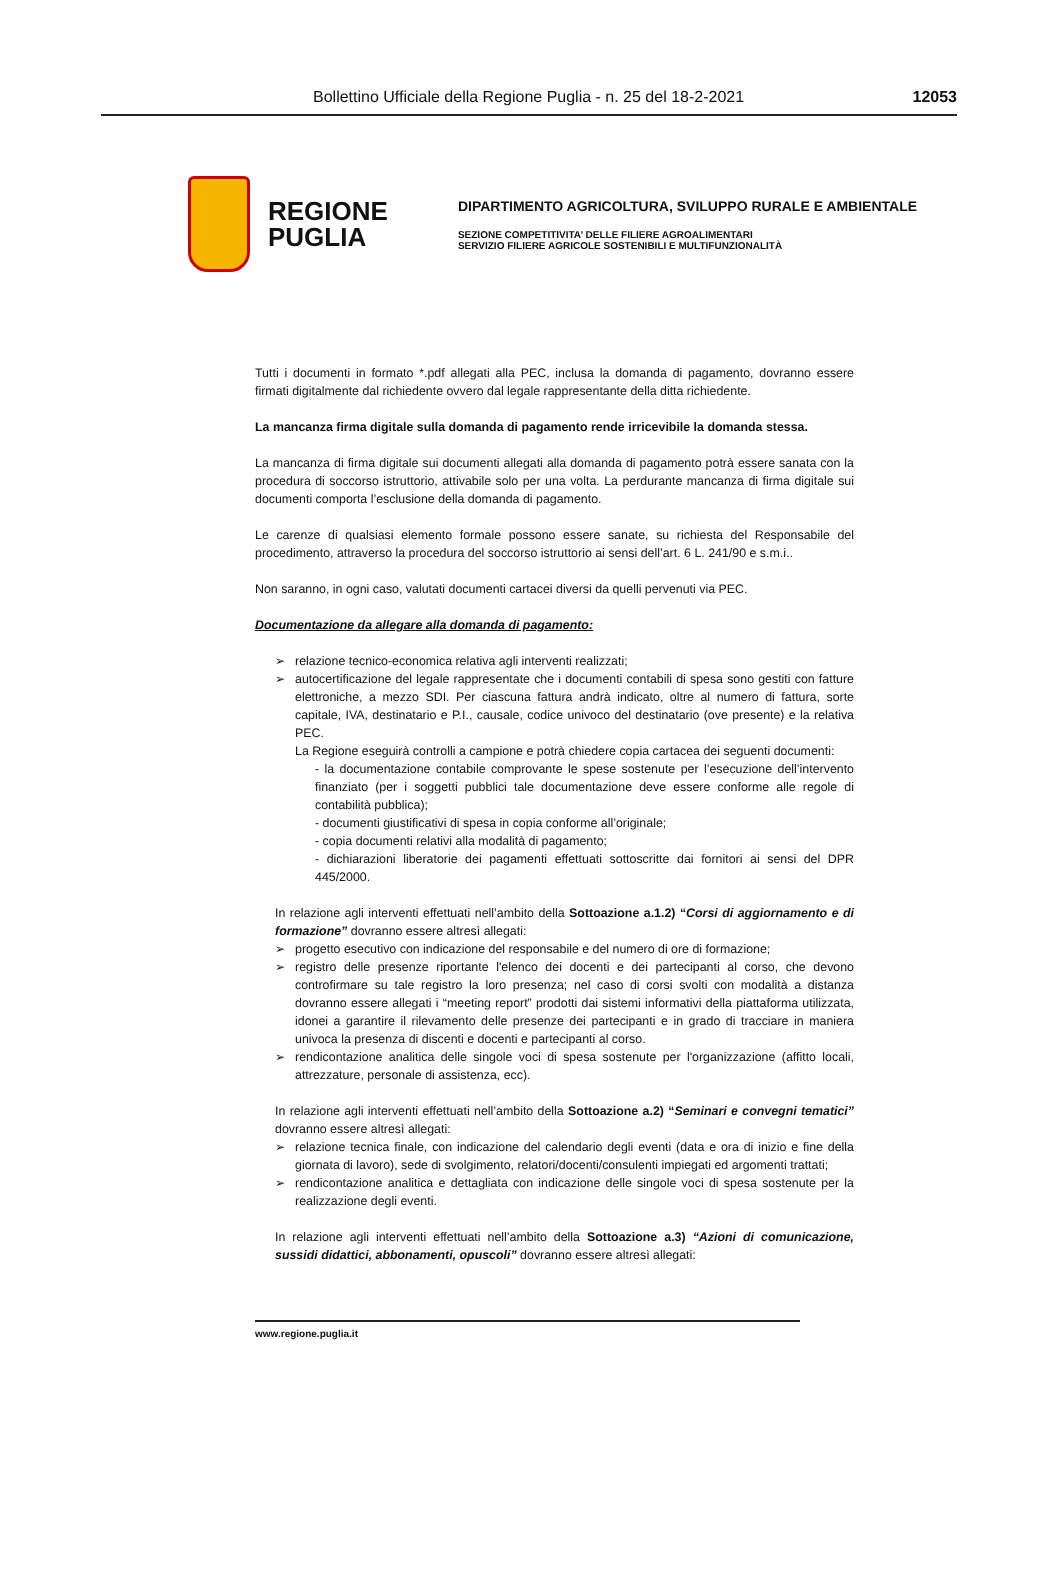Bollettino Ufficiale della Regione Puglia - n. 25 del 18-2-2021 12053
REGIONE
PUGLIA
DIPARTIMENTO AGRICOLTURA, SVILUPPO RURALE E AMBIENTALE
SEZIONE COMPETITIVITA’ DELLE FILIERE AGROALIMENTARI
SERVIZIO FILIERE AGRICOLE SOSTENIBILI E MULTIFUNZIONALITÀ
Tutti i documenti in formato *.pdf allegati alla PEC, inclusa la domanda di pagamento, dovranno essere firmati digitalmente dal richiedente ovvero dal legale rappresentante della ditta richiedente.
La mancanza firma digitale sulla domanda di pagamento rende irricevibile la domanda stessa.
La mancanza di firma digitale sui documenti allegati alla domanda di pagamento potrà essere sanata con la procedura di soccorso istruttorio, attivabile solo per una volta. La perdurante mancanza di firma digitale sui documenti comporta l’esclusione della domanda di pagamento.
Le carenze di qualsiasi elemento formale possono essere sanate, su richiesta del Responsabile del procedimento, attraverso la procedura del soccorso istruttorio ai sensi dell’art. 6 L. 241/90 e s.m.i..
Non saranno, in ogni caso, valutati documenti cartacei diversi da quelli pervenuti via PEC.
Documentazione da allegare alla domanda di pagamento:
relazione tecnico-economica relativa agli interventi realizzati;
autocertificazione del legale rappresentate che i documenti contabili di spesa sono gestiti con fatture elettroniche, a mezzo SDI. Per ciascuna fattura andrà indicato, oltre al numero di fattura, sorte capitale, IVA, destinatario e P.I., causale, codice univoco del destinatario (ove presente) e la relativa PEC.
La Regione eseguirà controlli a campione e potrà chiedere copia cartacea dei seguenti documenti:
- la documentazione contabile comprovante le spese sostenute per l’esecuzione dell’intervento finanziato (per i soggetti pubblici tale documentazione deve essere conforme alle regole di contabilità pubblica);
- documenti giustificativi di spesa in copia conforme all’originale;
- copia documenti relativi alla modalità di pagamento;
- dichiarazioni liberatorie dei pagamenti effettuati sottoscritte dai fornitori ai sensi del DPR 445/2000.
In relazione agli interventi effettuati nell’ambito della Sottoazione a.1.2) “Corsi di aggiornamento e di formazione” dovranno essere altresì allegati:
progetto esecutivo con indicazione del responsabile e del numero di ore di formazione;
registro delle presenze riportante l'elenco dei docenti e dei partecipanti al corso, che devono controfirmare su tale registro la loro presenza; nel caso di corsi svolti con modalità a distanza dovranno essere allegati i “meeting report” prodotti dai sistemi informativi della piattaforma utilizzata, idonei a garantire il rilevamento delle presenze dei partecipanti e in grado di tracciare in maniera univoca la presenza di discenti e docenti e partecipanti al corso.
rendicontazione analitica delle singole voci di spesa sostenute per l'organizzazione (affitto locali, attrezzature, personale di assistenza, ecc).
In relazione agli interventi effettuati nell’ambito della Sottoazione a.2) “Seminari e convegni tematici” dovranno essere altresì allegati:
relazione tecnica finale, con indicazione del calendario degli eventi (data e ora di inizio e fine della giornata di lavoro), sede di svolgimento, relatori/docenti/consulenti impiegati ed argomenti trattati;
rendicontazione analitica e dettagliata con indicazione delle singole voci di spesa sostenute per la realizzazione degli eventi.
In relazione agli interventi effettuati nell’ambito della Sottoazione a.3) “Azioni di comunicazione, sussidi didattici, abbonamenti, opuscoli” dovranno essere altresì allegati:
www.regione.puglia.it